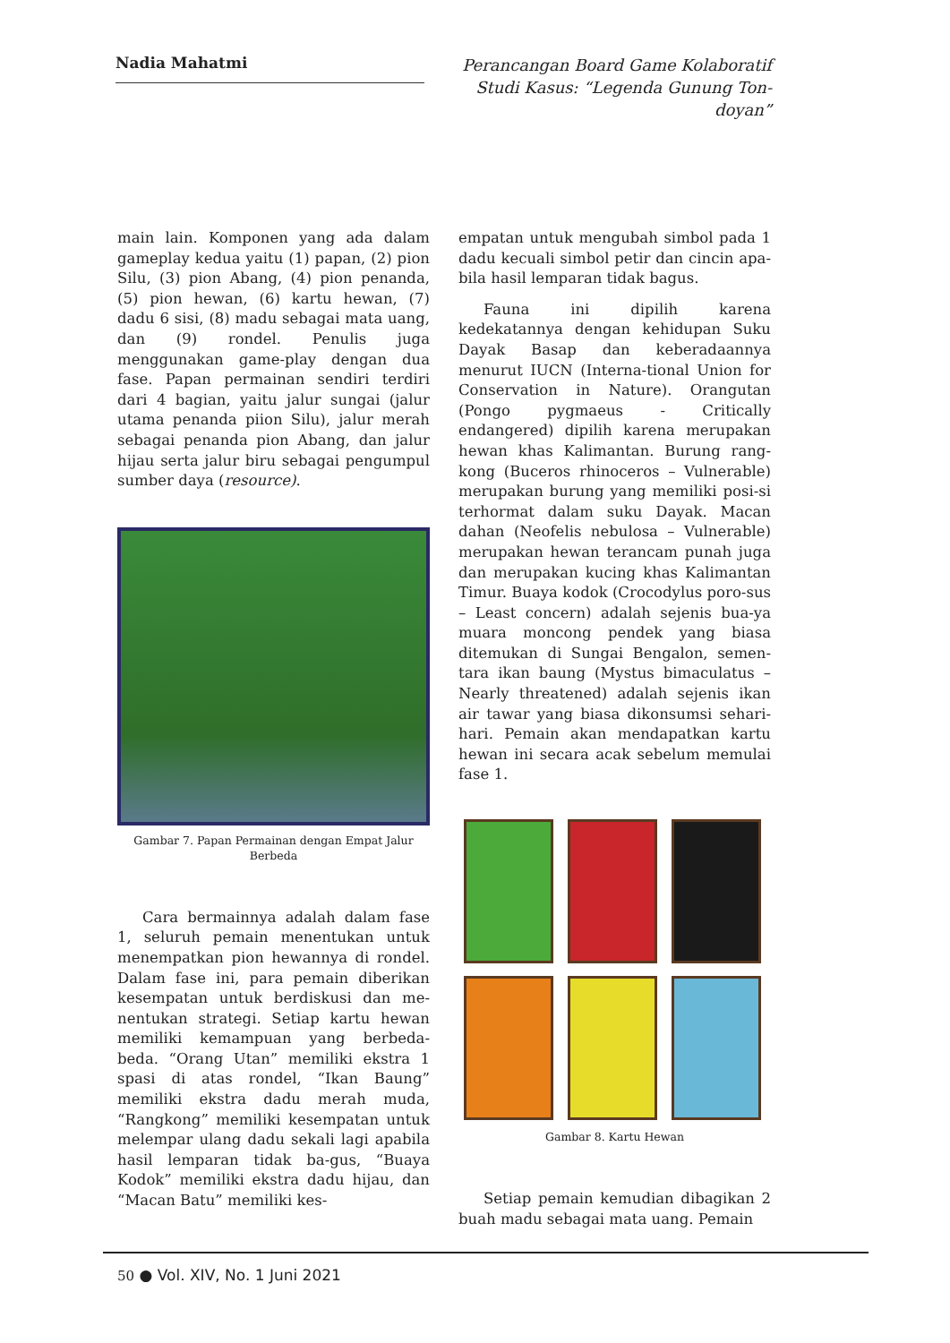Nadia Mahatmi
Perancangan Board Game Kolaboratif Studi Kasus: “Legenda Gunung Ton-doyan”
main lain. Komponen yang ada dalam gameplay kedua yaitu (1) papan, (2) pion Silu, (3) pion Abang, (4) pion penanda, (5) pion hewan, (6) kartu hewan, (7) dadu 6 sisi, (8) madu sebagai mata uang, dan (9) rondel. Penulis juga menggunakan game-play dengan dua fase. Papan permainan sendiri terdiri dari 4 bagian, yaitu jalur sungai (jalur utama penanda piion Silu), jalur merah sebagai penanda pion Abang, dan jalur hijau serta jalur biru sebagai pengumpul sumber daya (resource).
Gambar 7. Papan Permainan dengan Empat Jalur Berbeda
Cara bermainnya adalah dalam fase 1, seluruh pemain menentukan untuk menempatkan pion hewannya di rondel. Dalam fase ini, para pemain diberikan kesempatan untuk berdiskusi dan me-nentukan strategi. Setiap kartu hewan memiliki kemampuan yang berbeda-beda. “Orang Utan” memiliki ekstra 1 spasi di atas rondel, “Ikan Baung” memiliki ekstra dadu merah muda, “Rangkong” memiliki kesempatan untuk melempar ulang dadu sekali lagi apabila hasil lemparan tidak ba-gus, “Buaya Kodok” memiliki ekstra dadu hijau, dan “Macan Batu” memiliki kes-
empatan untuk mengubah simbol pada 1 dadu kecuali simbol petir dan cincin apa-bila hasil lemparan tidak bagus.
Fauna ini dipilih karena kedekatannya dengan kehidupan Suku Dayak Basap dan keberadaannya menurut IUCN (Interna-tional Union for Conservation in Nature). Orangutan (Pongo pygmaeus - Critically endangered) dipilih karena merupakan hewan khas Kalimantan. Burung rang-kong (Buceros rhinoceros – Vulnerable) merupakan burung yang memiliki posi-si terhormat dalam suku Dayak. Macan dahan (Neofelis nebulosa – Vulnerable) merupakan hewan terancam punah juga dan merupakan kucing khas Kalimantan Timur. Buaya kodok (Crocodylus poro-sus – Least concern) adalah sejenis bua-ya muara moncong pendek yang biasa ditemukan di Sungai Bengalon, semen-tara ikan baung (Mystus bimaculatus – Nearly threatened) adalah sejenis ikan air tawar yang biasa dikonsumsi sehari-hari. Pemain akan mendapatkan kartu hewan ini secara acak sebelum memulai fase 1.
Gambar 8. Kartu Hewan
Setiap pemain kemudian dibagikan 2 buah madu sebagai mata uang. Pemain
50 ● Vol. XIV, No. 1 Juni 2021